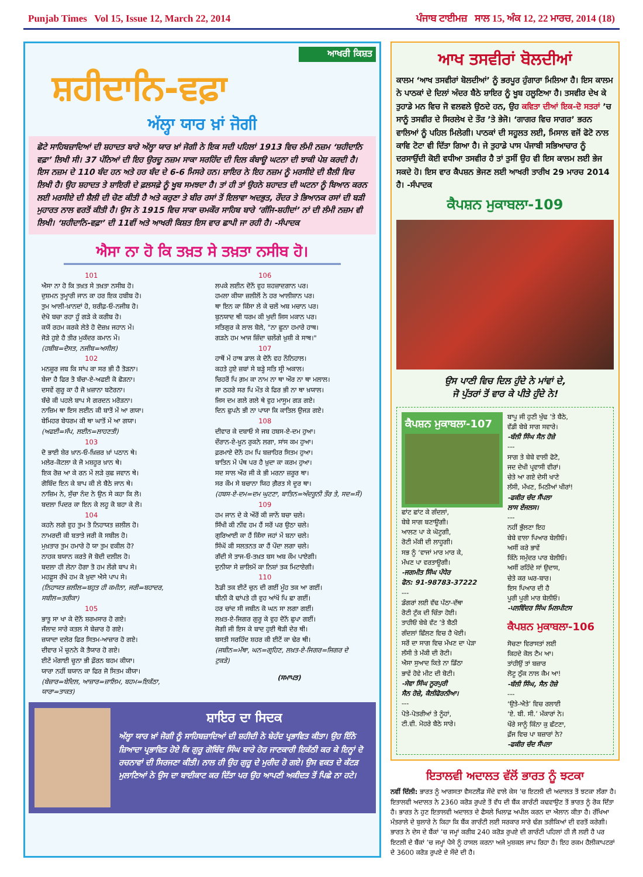Punjab Times Vol 15, Issue 12, March 22, 2014 ਪੰਜਾਬ ਟਾਈਮਜ਼ ਸਾਲ 15, ਅੰਕ 12, 22 ਮਾਰਚ, 2014 (18)
ਆਖਰੀ ਕਿਸ਼ਤ
ਸ਼ਹੀਦਾਨਿ-ਵਫ਼ਾ
ਅੱਲ੍ਹਾ ਯਾਰ ਖ਼ਾਂ ਜੋਗੀ
ਛੋਟੇ ਸਾਹਿਬਜ਼ਾਦਿਆਂ ਦੀ ਸ਼ਹਾਦਤ ਬਾਰੇ ਅੱਲ੍ਹਾ ਯਾਰ ਖ਼ਾਂ ਜੋਗੀ ਨੇ ਇਕ ਸਦੀ ਪਹਿਲਾਂ 1913 ਵਿਚ ਲੰਮੀ ਨਜ਼ਮ ‘ਸ਼ਹੀਦਾਨਿ ਵਫ਼ਾ’ ਲਿਖੀ ਸੀ। 37 ਪੰਨਿਆਂ ਦੀ ਇਹ ਉਰਦੂ ਨਜ਼ਮ ਸਾਕਾ ਸਰਹਿੰਦ ਦੀ ਦਿਲ ਕੰਬਾਊ ਘਟਨਾ ਦੀ ਝਾਕੀ ਪੇਸ਼ ਕਰਦੀ ਹੈ। ਇਸ ਨਜ਼ਮ ਦੇ 110 ਬੰਦ ਹਨ ਅਤੇ ਹਰ ਬੰਦ ਦੇ 6-6 ਮਿਸਰੇ ਹਨ। ਸ਼ਾਇਰ ਨੇ ਇਹ ਨਜ਼ਮ ਨੂੰ ਮਰਸੀਏ ਦੀ ਸ਼ੈਲੀ ਵਿਚ ਲਿਖੀ ਹੈ। ਉਹ ਸ਼ਹਾਦਤ ਤੇ ਸ਼ਾਇਰੀ ਦੇ ਫ਼ਲਸਫ਼ੇ ਨੂੰ ਖੂਬ ਸਮਝਦਾ ਹੈ। ਤਾਂ ਹੀ ਤਾਂ ਉਹਨੇ ਸ਼ਹਾਦਤ ਦੀ ਘਟਨਾ ਨੂੰ ਬਿਆਨ ਕਰਨ ਲਈ ਮਰਸੀਏ ਦੀ ਸ਼ੈਲੀ ਦੀ ਚੋਣ ਕੀਤੀ ਹੈ ਅਤੇ ਕਰੁਣਾ ਤੇ ਬੀਰ ਰਸਾਂ ਤੋਂ ਇਲਾਵਾ ਅਦਭੁਤ, ਰੌਦਰ ਤੇ ਭਿਆਨਕ ਰਸਾਂ ਦੀ ਬੜੀ ਮੁਹਾਰਤ ਨਾਲ ਵਰਤੋਂ ਕੀਤੀ ਹੈ। ਉਸ ਨੇ 1915 ਵਿਚ ਸਾਕਾ ਚਮਕੌਰ ਸਾਹਿਬ ਬਾਰੇ ‘ਗੰਜਿ-ਸ਼ਹੀਦਾਂ’ ਨਾਂ ਦੀ ਲੰਮੀ ਨਜ਼ਮ ਵੀ ਲਿਖੀ। ‘ਸ਼ਹੀਦਾਨਿ-ਵਫ਼ਾ’ ਦੀ 11ਵੀਂ ਅਤੇ ਆਖਰੀ ਕਿਸ਼ਤ ਇਸ ਵਾਰ ਛਾਪੀ ਜਾ ਰਹੀ ਹੈ। -ਸੰਪਾਦਕ
ਐਸਾ ਨਾ ਹੋ ਕਿ ਤਖ਼ਤ ਸੇ ਤਖ਼ਤਾ ਨਸੀਬ ਹੋ।
101
ਐਸਾ ਨਾ ਹੋ ਕਿ ਤਖ਼ਤ ਸੇ ਤਖ਼ਤਾ ਨਸੀਬ ਹੋ।
ਦੁਸ਼ਮਨ ਤੁਮ੍ਹਾਰੀ ਜਾਨ ਕਾ ਹਰ ਇਕ ਹਬੀਬ ਹੋ।
ਤੁਮ ਆਲੀ-ਖ਼ਾਨਦਾਂ ਹੋ, ਸ਼ਰੀਫ਼-ਓ-ਨਜੀਬ ਹੋ।
ਦੇਖੋ ਬਚਾ ਰਹਾ ਹੂੰ ਗੜੇ ਕੇ ਕਰੀਬ ਹੋ।
ਕਯੋਂ ਰਹਮ ਕਰਕੇ ਲੇਤੇ ਹੋ ਦੋਜ਼ਖ਼ ਜਹਾਨ ਮੇਂ।
ਜੋੜੇ ਹੁਏ ਹੈ ਤੀਰ ਮੁਕੱਦਰ ਕਮਾਨ ਮੇਂ।
(ਹਬੀਬ=ਦੋਸਤ, ਨਜੀਬ=ਅਸੀਲ)
102
ਮਨਜ਼ੂਰ ਜਬ ਕਿ ਸਾਂਪ ਕਾ ਸਰ ਭੀ ਹੈ ਤੋੜਨਾ।
ਬੇਜਾ ਹੈ ਫਿਰ ਤੋ ਬੱਚਾ-ਏ-ਅਫਈ ਕੋ ਛੋੜਨਾ।
ਦਸਵੇਂ ਗੁਰੂ ਕਾ ਹੈ ਜੋ ਖ਼ਜ਼ਾਨਾ ਬਟੋਰਨਾ।
ਬੱਚੇ ਕੀ ਪਹਲੇ ਬਾਪ ਸੇ ਗਰਦਨ ਮਰੋੜਨਾ।
ਨਾਜ਼ਿਮ ਥਾ ਇਸ ਲਈਨ ਕੀ ਬਾਤੋਂ ਮੇਂ ਆ ਗਯਾ।
ਬੇਮਿਹਰ ਬੇਧਰਮ ਕੀ ਥਾ ਘਾਤੋਂ ਮੇਂ ਆ ਗਯਾ।
(ਅਫਈ=ਸੱਪ, ਲਈਨ=ਲਾਹਣਤੀ)
103
ਦੋ ਭਾਈ ਸ਼ੇਰ ਖ਼ਾਨ-ਓ-ਖ਼ਿਜ਼ਰ ਖ਼ਾਂ ਪਠਾਨ ਥੇ।
ਮਲੇਰ-ਕੋਟਲਾ ਕੇ ਜੋ ਮਸ਼ਹੂਰ ਖ਼ਾਨ ਥੇ।
ਇਕ ਰੋਜ਼ ਆ ਕੇ ਰਨ ਮੇਂ ਲੜੇ ਕੁਛ ਜਵਾਨ ਥੇ।
ਗੋਬਿੰਦ ਇਨ ਕੇ ਬਾਪ ਕੀ ਲੇ ਬੈਠੇ ਜਾਨ ਥੇ।
ਨਾਜ਼ਿਮ ਨੇ, ਸੁੱਚਾ ਨੰਦ ਨੇ ਉਨ ਸੇ ਕਹਾ ਕਿ ਲੋ।
ਬਦਲਾ ਪਿਦਰ ਕਾ ਇਨ ਕੇ ਲਹੂ ਕੋ ਬਹਾ ਕੇ ਲੋ।
104
ਕਹਨੇ ਲਗੇ ਵੁਹ ਤੁਮ ਤੋ ਨਿਹਾਯਤ ਜ਼ਲੀਲ ਹੋ।
ਨਾਮਰਦੀ ਕੀ ਬਤਾਤੇ ਜਰੀ ਕੋ ਸਬੀਲ ਹੋ।
ਮੁਖ਼ਤਾਰ ਤੁਮ ਹਮਾਰੇ ਹੋ ਯਾ ਤੁਮ ਵਕੀਲ ਹੋ?
ਨਾਹਕ ਬਯਾਨ ਕਰਤੇ ਜੋ ਬੋਦੀ ਦਲੀਲ ਹੋ।
ਬਦਲਾ ਹੀ ਲੇਨਾ ਹੋਗਾ ਤੋ ਹਮ ਲੇਂਗੇ ਬਾਪ ਸੇ।
ਮਹਫ਼ੂਸ ਰੱਖੇ ਹਮ ਕੋ ਖ਼ੁਦਾ ਐਸੇ ਪਾਪ ਸੇ।
(ਨਿਹਾਯਤ ਜ਼ਲੀਲ=ਬਹੁਤ ਹੀ ਕਮੀਨਾ, ਜਰੀ=ਬਹਾਦਰ, ਸਬੀਲ=ਤਰੀਕਾ)
105
ਭਾਤੂ ਸਾ ਖਾ ਕੇ ਦੋਨੋਂ ਸ਼ਰਮਸਾਰ ਹੋ ਗਏ।
ਜੱਲਾਦ ਸਾਰੇ ਕਤਲ ਸੇ ਬੇਜ਼ਾਰ ਹੋ ਗਏ।
ਜ਼ਯਾਦਾ ਦਲੇਰ ਫਿਰ ਸਿਤਮ-ਆਜ਼ਾਰ ਹੋ ਗਏ।
ਦੀਵਾਰ ਮੇਂ ਚੁਨਨੇ ਕੋ ਤੈਯਾਰ ਹੋ ਗਏ।
ਈਟੇਂ ਮੰਗਾਈ ਚੂਨਾ ਭੀ ਫ਼ੌਰਨ ਬਹਮ ਕੀਯਾ।
ਯਾਰਾ ਨਹੀਂ ਬਯਾਨ ਕਾ ਫਿਰ ਜੋ ਸਿਤਮ ਕੀਯਾ।
(ਬੇਜ਼ਾਰ=ਬੇਦਿਲ, ਆਜ਼ਾਰ=ਜ਼ਾਲਿਮ, ਬਹਮ=ਇਕੱਠਾ, ਯਾਰਾ=ਤਾਕਤ)
106
ਲਪਕੇ ਲਈਨ ਦੋਨੋਂ ਵੁਹ ਸ਼ਹਜ਼ਾਦਗਾਨ ਪਰ।
ਹਮਲਾ ਕੀਯਾ ਜ਼ਲੀਲੋਂ ਨੇ ਹਰ ਆਲੀਸ਼ਾਨ ਪਰ।
ਥਾ ਇਨ ਕਾ ਕਿੱਸਾ ਲੇ ਕੇ ਚਲੇਂ ਅਬ ਮਚਾਨ ਪਰ।
ਬੁਨਯਾਦ ਥੀ ਧਰਮ ਕੀ ਖੁਦੀ ਜਿਸ ਮਕਾਨ ਪਰ।
ਸਤਿਗੁਰ ਕੇ ਲਾਲ ਬੋਲੇ, "ਨਾ ਛੂਨਾ ਹਮਾਰੇ ਹਾਥ।
ਗੜਨੇ ਹਮ ਆਜ ਜ਼ਿੰਦਾ ਚਲੇਂਗੇ ਖ਼ੁਸ਼ੀ ਕੇ ਸਾਥ।"
107
ਹਾਥੋਂ ਮੇਂ ਹਾਥ ਡਾਲ ਕੇ ਦੋਨੋਂ ਵਹ ਨੌਨਿਹਾਲ।
ਕਹਤੇ ਹੁਏ ਜ਼ਬਾਂ ਸੇ ਬੜ੍ਹੇ ਸਤਿ ਸ੍ਰੀ ਅਕਾਲ।
ਚਿਹਰੋਂ ਪਿ ਗ਼ਮ ਕਾ ਨਾਮ ਨਾ ਥਾ ਔਰ ਨਾ ਥਾ ਮਲਾਲ।
ਜਾ ਠਹਰੇ ਸਰ ਪਿ ਮੌਤ ਕੇ ਫਿਰ ਭੀ ਨਾ ਥਾ ਖ਼ਯਾਲ।
ਜਿਸ ਦਮ ਗਲੇ ਗਲੇ ਥੇ ਵੁਹ ਮਾਸੂਮ ਗੜ ਗਏ।
ਦਿਨ ਛੁਪਨੇ ਭੀ ਨਾ ਪਾਯਾ ਕਿ ਕਾਤਿਲ ਉਜੜ ਗਏ।
108
ਦੀਵਾਰ ਕੇ ਦਬਾਓ ਸੇ ਜਬ ਹਬਸ-ਏ-ਦਮ ਹੁਆ।
ਦੌਰਾਨ-ਏ-ਖ਼ੂਨ ਰੁਕਨੇ ਲਗਾ, ਸਾਂਸ ਕਮ ਹੁਆ।
ਫ਼ਰਮਾਏ ਦੋਨੋਂ ਹਮ ਪਿ ਬਜ਼ਾਹਿਰ ਸਿਤਮ ਹੁਆ।
ਬਾਤਿਨ ਮੇਂ ਪੰਥ ਪਰ ਹੈ ਖ਼ੁਦਾ ਕਾ ਕਰਮ ਹੁਆ।
ਸਦ ਸਾਲ ਔਰ ਜੀ ਕੇ ਭੀ ਮਰਨਾ ਜ਼ਰੂਰ ਥਾ।
ਸਰ ਕੌਮ ਸੇ ਬਚਾਨਾ ਯਿਹ ਗ਼ੈਰਤ ਸੇ ਦੂਰ ਥਾ।
(ਹਬਸ-ਏ-ਦਮ=ਦਮ ਘੁਟਣਾ, ਬਾਤਿਨ=ਅੰਦਰੂਨੀ ਤੌਰ ਤੇ, ਸਦ=ਸੌ)
109
ਹਮ ਜਾਨ ਦੇ ਕੇ ਔਰੋਂ ਕੀ ਜਾਨੇਂ ਬਚਾ ਚਲੇ।
ਸਿੱਖੀ ਕੀ ਨੀਂਵ ਹਮ ਹੈਂ ਸਰੋਂ ਪਰ ਉਠਾ ਚਲੇ।
ਗੁਰਿਆਈ ਕਾ ਹੈਂ ਕਿੱਸਾ ਜਹਾਂ ਮੇਂ ਬਨਾ ਚਲੇ।
ਸਿੰਘੋਂ ਕੀ ਸਲਤਨਤ ਕਾ ਹੈਂ ਪੌਦਾ ਲਗਾ ਚਲੇ।
ਗੱਦੀ ਸੇ ਤਾਜ-ਓ-ਤਖ਼ਤ ਬਸ ਅਬ ਕੌਮ ਪਾਏਗੀ।
ਦੁਨੀਯਾ ਸੇ ਜ਼ਾਲਿਮੋਂ ਕਾ ਨਿਸ਼ਾਂ ਤਕ ਮਿਟਾਏਗੀ।
110
ਠੋਡੀ ਤਕ ਈਟੇਂ ਚੁਨ ਦੀ ਗਈਂ ਮੂੰਹ ਤਕ ਆ ਗਈਂ।
ਬੀਨੀ ਕੋ ਢਾਂਪਤੇ ਹੀ ਵੁਹ ਆਂਖੋਂ ਪਿ ਛਾ ਗਈਂ।
ਹਰ ਚਾਂਦ ਸੀ ਜਬੀਨ ਕੋ ਘਨ ਸਾ ਲਗਾ ਗਈਂ।
ਲਖ਼ਤ-ਏ-ਜਿਗਰ ਗੁਰੂ ਕੇ ਵੁਹ ਦੋਨੋਂ ਛੁਪਾ ਗਈਂ।
ਜੋਗੀ ਜੀ ਇਸ ਕੇ ਬਾਦ ਹੁਈ ਥੋੜੀ ਦੇਰ ਥੀ।
ਬਸਤੀ ਸਰਹਿੰਦ ਸ਼ਹਰ ਕੀ ਈਟੋਂ ਕਾ ਢੇਰ ਥੀ।
(ਜਬੀਨ=ਮੱਥਾ, ਘਨ=ਗ੍ਰਹਿਣ, ਲਖ਼ਤ-ਏ-ਜਿਗਰ=ਜਿਗਰ ਦੇ ਟੁਕੜੇ)
(ਸਮਾਪਤ)
ਸ਼ਾਇਰ ਦਾ ਸਿਦਕ
ਅੱਲ੍ਹਾ ਯਾਰ ਖ਼ਾਂ ਜੋਗੀ ਨੂੰ ਸਾਹਿਬਜ਼ਾਦਿਆਂ ਦੀ ਸ਼ਹੀਦੀ ਨੇ ਬੇਹੱਦ ਪ੍ਰਭਾਵਿਤ ਕੀਤਾ। ਉਹ ਇੰਨੇ ਜ਼ਿਆਦਾ ਪ੍ਰਭਾਵਿਤ ਹੋਏ ਕਿ ਗੁਰੂ ਗੋਬਿੰਦ ਸਿੰਘ ਬਾਰੇ ਹੋਰ ਜਾਣਕਾਰੀ ਇਕੱਠੀ ਕਰ ਕੇ ਇਨ੍ਹਾਂ ਦੋ ਰਚਨਾਵਾਂ ਦੀ ਸਿਰਜਣਾ ਕੀਤੀ। ਨਾਲ ਹੀ ਉਹ ਗੁਰੂ ਦੇ ਮੁਰੀਦ ਹੋ ਗਏ। ਉਸ ਵਕਤ ਦੇ ਕੱਟੜ ਮੁਲਾਣਿਆਂ ਨੇ ਉਸ ਦਾ ਬਾਈਕਾਟ ਕਰ ਦਿੱਤਾ ਪਰ ਉਹ ਆਪਣੀ ਅਕੀਦਤ ਤੋਂ ਪਿਛੇ ਨਾ ਹਟੇ।
ਆਖ ਤਸਵੀਰਾਂ ਬੋਲਦੀਆਂ
ਕਾਲਮ ‘ਆਖ ਤਸਵੀਰਾਂ ਬੋਲਦੀਆਂ’ ਨੂੰ ਭਰਪੂਰ ਹੁੰਗਾਰਾ ਮਿਲਿਆ ਹੈ। ਇਸ ਕਾਲਮ ਨੇ ਪਾਠਕਾਂ ਦੇ ਦਿਲਾਂ ਅੰਦਰ ਬੈਠੇ ਸ਼ਾਇਰ ਨੂੰ ਖੂਬ ਹਲੂਣਿਆ ਹੈ। ਤਸਵੀਰ ਦੇਖ ਕੇ ਤੁਹਾਡੇ ਮਨ ਵਿਚ ਜੋ ਵਲਵਲੇ ਉਠਦੇ ਹਨ, ਉਹ ਕਵਿਤਾ ਦੀਆਂ ਇਕ-ਦੋ ਸਤਰਾਂ ’ਚ ਸਾਨੂੰ ਤਸਵੀਰ ਦੇ ਸਿਰਲੇਖ ਦੇ ਤੌਰ ’ਤੇ ਭੇਜੋ। ‘ਗਾਗਰ ਵਿਚ ਸਾਗਰ’ ਭਰਨ ਵਾਲਿਆਂ ਨੂੰ ਪਹਿਲ ਮਿਲੇਗੀ। ਪਾਠਕਾਂ ਦੀ ਸਹੂਲਤ ਲਈ, ਮਿਸਾਲ ਵਜੋਂ ਫੋਟੋ ਨਾਲ ਕਾਵਿ ਟੋਟਾ ਵੀ ਦਿੱਤਾ ਗਿਆ ਹੈ। ਜੇ ਤੁਹਾਡੇ ਪਾਸ ਪੰਜਾਬੀ ਸਭਿਆਚਾਰ ਨੂੰ ਦਰਸਾਉਂਦੀ ਕੋਈ ਵਧੀਆ ਤਸਵੀਰ ਹੈ ਤਾਂ ਤੁਸੀਂ ਉਹ ਵੀ ਇਸ ਕਾਲਮ ਲਈ ਭੇਜ ਸਕਦੇ ਹੋ। ਇਸ ਵਾਰ ਕੈਪਸ਼ਨ ਭੇਜਣ ਲਈ ਆਖਰੀ ਤਾਰੀਖ 29 ਮਾਰਚ 2014 ਹੈ। -ਸੰਪਾਦਕ
ਕੈਪਸ਼ਨ ਮੁਕਾਬਲਾ-109
ਉਸ ਪਾਣੀ ਵਿਚ ਦਿਲ ਹੁੰਦੇ ਨੇ ਮਾਂਵਾਂ ਦੇ,
ਜੋ ਪੁੱਤਰਾਂ ਤੋਂ ਵਾਰ ਕੇ ਪੀਤੇ ਹੁੰਦੇ ਨੇ!
ਕੈਪਸ਼ਨ ਮੁਕਾਬਲਾ-107
ਛਾਂਟ ਛਾਂਟ ਕੇ ਗੰਦਲਾਂ,
ਬੇਬੇ ਸਾਗ ਬਣਾਊਗੀ।
ਆਲਣ ਪਾ ਕੇ ਘੋਟੂਗੀ,
ਰੋਟੀ ਮੱਕੀ ਦੀ ਲਾਹੂਗੀ।
ਸਭ ਨੂੰ ‘ਵਾਜਾਂ ਮਾਰ ਮਾਰ ਕੇ,
ਮੱਖਣ ਪਾ ਵਰਤਾਊਗੀ।
-ਜਗਮੀਤ ਸਿੰਘ ਪੰਧੇਰ
ਫੋਨ: 91-98783-37222
---
ਡੰਗਰਾਂ ਲਈ ਵੱਢ ਪੱਠਾ-ਦੱਥਾ
ਰੋਟੀ ਟੁੱਕ ਦੀ ਚਿੰਤਾ ਹੋਈ।
ਤਾਹੀਓਂ ਬੇਬੇ ਵੱਟ ’ਤੇ ਬੈਠੀ
ਗੰਦਲਾਂ ਛਿੱਲਣ ਵਿਚ ਹੈ ਖੋਈ।
ਸਰੋਂ ਦਾ ਸਾਗ ਵਿਚ ਮੱਖਣ ਦਾ ਪੇੜਾ
ਲੱਸੀ ਤੇ ਮੱਕੀ ਦੀ ਰੋਟੀ।
ਐਸਾ ਸੁਆਦ ਕਿਤੇ ਨਾ ਡਿੱਠਾ
ਭਾਵੇਂ ਹੋਵੇ ਮੀਟ ਦੀ ਬੋਟੀ।
-ਸੇਵਾ ਸਿੰਘ ਨੂਰਪੁਰੀ
ਸੈਨ ਹੋਜ਼ੇ, ਕੈਲੀਫੋਰਨੀਆ।
---
ਪੋਤੇ-ਪੋਤਰੀਆਂ ਤੇ ਨੂੰਹਾਂ,
ਟੀ.ਵੀ. ਮੋਹਰੇ ਬੈਠੇ ਸਾਰੇ।
ਬਾਪੂ ਜੀ ਹੁਣੀ ਖੁੰਢ ’ਤੇ ਬੈਠੇ,
ਵੱਡੀ ਬੇਬੇ ਸਾਗ ਸਵਾਰੇ।
-ਬੱਲੀ ਸਿੰਘ ਸੈਨ ਹੋਜ਼ੇ
---
ਸਾਗ ਤੇ ਬੇਬੇ ਵਾਲੀ ਫੋਟੋ,
ਜਦ ਦੇਖੀ ਪ੍ਰਵਾਸੀ ਵੀਰਾਂ।
ਚੇਤੇ ਆ ਗਏ ਦੇਸੀ ਖਾਣੇ
ਲੱਸੀ, ਮੱਖਣ, ਮਿਠੀਆਂ ਖੀਰਾਂ!
-ਫਕੀਰ ਚੰਦ ਸੈਂਪਲਾ
ਲਾਸ ਏਂਜਲਸ।
---
ਨਹੀਂ ਭੁੱਲਣਾ ਇਹ
ਬੇਬੇ ਵਾਲਾ ਪਿਆਰ ਬੇਲੀਓ।
ਅਸੀਂ ਕਰੇ ਭਾਵੇਂ
ਕਿੰਨੇ ਸਮੁੰਦਰ ਪਾਰ ਬੇਲੀਓ।
ਅਸੀਂ ਰਹਿੰਦੇ ਸਾਂ ਉਦਾਸ,
ਚੇਤੇ ਕਰ ਘਰ-ਬਾਰ।
ਇਸ ਪਿਆਰ ਦੀ ਹੈ
ਪੂਰੀ ਪੂਰੀ ਮਾਰ ਬੇਲੀਓ।
-ਪਲਵਿੰਦਰ ਸਿੰਘ ਮਿਲਪੀਟਸ
ਕੈਪਸ਼ਨ ਮੁਕਾਬਲਾ-106
ਸੋਚਣਾ ਵਿਰਾਸਤਾਂ ਲਈ
ਕਿਹਦੇ ਕੋਲ ਟੈਮ ਆ।
ਤਾਂਹੀਉਂ ਤਾਂ ਬਜ਼ਾਰ
ਲੋਟੂ ਠੁੱਕ ਨਾਲ ਕੈਮ ਆ!
-ਬੱਲੀ ਸਿੰਘ, ਸੈਨ ਹੋਜ਼ੇ
---
‘ਉਤੇ-ਐਤੇ’ ਵਿਚ ਰਲਾਈ
‘ਏ. ਬੀ. ਸੀ.’ ਮੱਕਾਰਾਂ ਨੇ।
ਖੌਰੇ ਸਾਨੂੰ ਕਿੰਨਾ ਕੁ ਛੱਟਣਾ,
ਫ਼ੱਜ ਵਿਚ ਪਾ ਬਜ਼ਾਰਾਂ ਨੇ?
-ਫਕੀਰ ਚੰਦ ਸੈਂਪਲਾ
ਇਤਾਲਵੀ ਅਦਾਲਤ ਵੱਲੋਂ ਭਾਰਤ ਨੂੰ ਝਟਕਾ
ਨਵੀਂ ਦਿੱਲੀ: ਭਾਰਤ ਨੂੰ ਆਗਸਤਾ ਵੈਸਟਲੈਂਡ ਸੌਦੇ ਵਾਲੇ ਕੇਸ ’ਚ ਇਟਲੀ ਦੀ ਅਦਾਲਤ ਤੋਂ ਝਟਕਾ ਲੱਗਾ ਹੈ। ਇਤਾਲਵੀ ਅਦਾਲਤ ਨੇ 2360 ਕਰੋੜ ਰੁਪਏ ਤੋਂ ਵੱਧ ਦੀ ਬੈਂਕ ਗਾਰੰਟੀ ਕਢਵਾਉਣ ਤੋਂ ਭਾਰਤ ਨੂੰ ਰੋਕ ਦਿੱਤਾ ਹੈ। ਭਾਰਤ ਨੇ ਹੁਣ ਇਤਾਲਵੀ ਅਦਾਲਤ ਦੇ ਫੈਸਲੇ ਖਿਲਾਫ਼ ਅਪੀਲ ਕਰਨ ਦਾ ਐਲਾਨ ਕੀਤਾ ਹੈ। ਰੱਖਿਆ ਮੰਤਰਾਲੇ ਦੇ ਬੁਲਾਰੇ ਨੇ ਕਿਹਾ ਕਿ ਬੈਂਕ ਗਾਰੰਟੀ ਲਈ ਸਰਕਾਰ ਸਾਰੇ ਢੰਗ ਤਰੀਕਿਆਂ ਦੀ ਵਰਤੋਂ ਕਰੇਗੀ। ਭਾਰਤ ਨੇ ਦੇਸ ਦੇ ਬੈਂਕਾਂ ’ਚ ਜਮ੍ਹਾਂ ਕਰੀਬ 240 ਕਰੋੜ ਰੁਪਏ ਦੀ ਗਾਰੰਟੀ ਪਹਿਲਾਂ ਹੀ ਲੈ ਲਈ ਹੈ ਪਰ ਇਟਲੀ ਦੇ ਬੈਂਕਾਂ ’ਚ ਜਮ੍ਹਾਂ ਪੈਸੇ ਨੂੰ ਹਾਸਲ ਕਰਨਾ ਅਜੇ ਮੁਸ਼ਕਲ ਜਾਪ ਰਿਹਾ ਹੈ। ਇਹ ਰਕਮ ਹੈਲੀਕਾਪਟਰਾਂ ਦੇ 3600 ਕਰੋੜ ਰੁਪਏ ਦੇ ਸੌਦੇ ਦੀ ਹੈ।